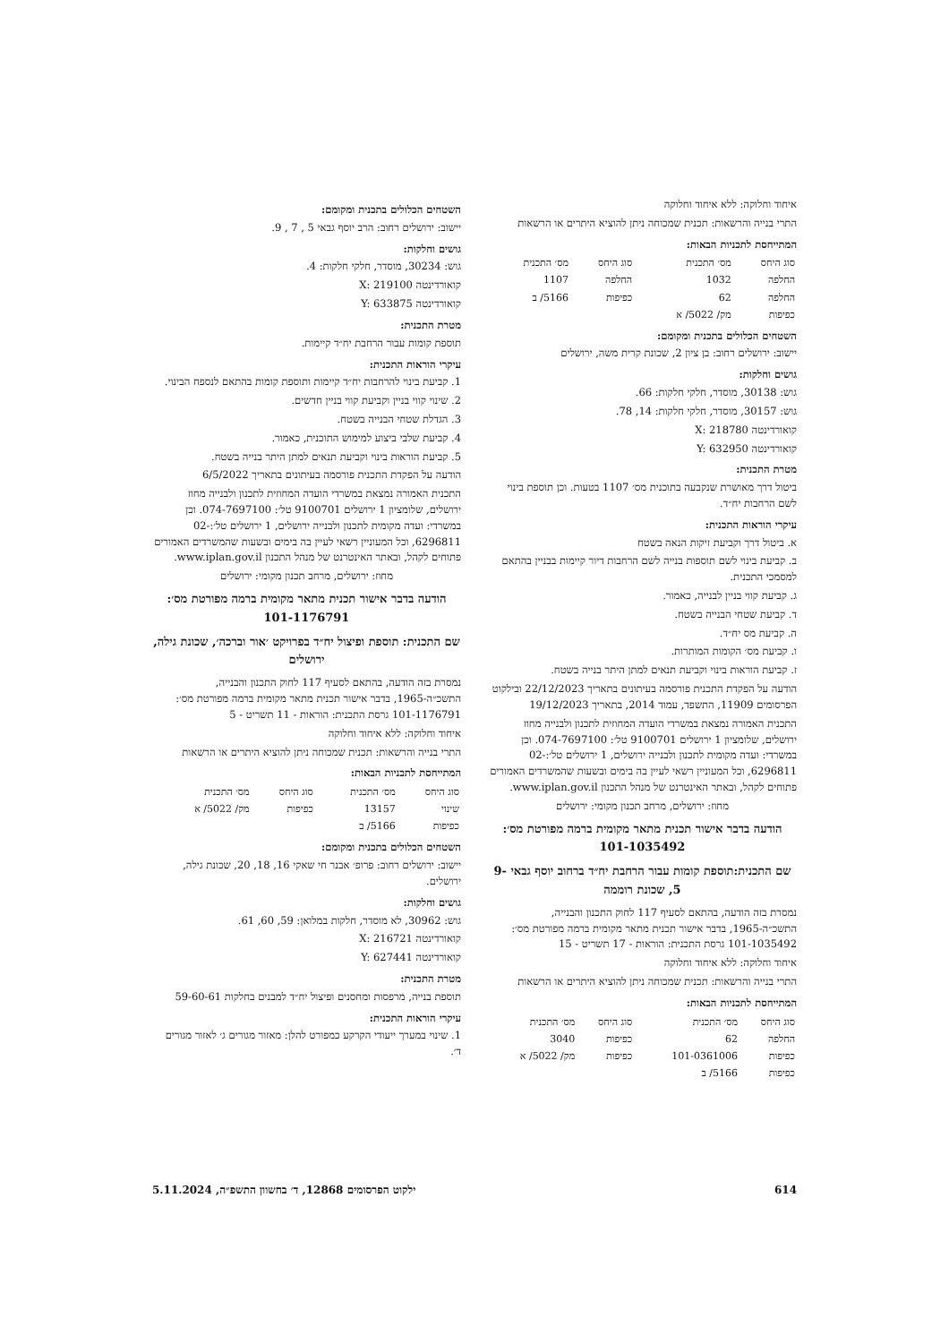איחוד וחלוקה: ללא איחוד וחלוקה
התרי בנייה והרשאות: תכנית שמכוחה ניתן להוציא היתרים או הרשאות
המתייחסת לתכניות הבאות:
| סוג היחס | מס׳ התכנית | סוג היחס | מס׳ התכנית |
| --- | --- | --- | --- |
| החלפה | 1032 | החלפה | 1107 |
| החלפה | 62 | כפיפות | 5166/ ב |
| כפיפות | מק/ 5022/ א | | |
השטחים הכלולים בתכנית ומקומם:
יישוב: ירושלים רחוב: בן ציון 2, שכונת קרית משה, ירושלים
גושים וחלקות:
גוש: 30138, מוסדר, חלקי חלקות: 66.
גוש: 30157, מוסדר, חלקי חלקות: 14, 78.
קואורדינטה X: 218780
קואורדינטה Y: 632950
מטרת התכנית:
ביטול דרך מאושרת שנקבעה בתוכנית מס׳ 1107 בטעות. וכן תוספת בינוי לשם הרחבות יח״ד.
עיקרי הוראות התכנית:
א. ביטול דרך וקביעת זיקות הנאה בשטח
ב. קביעת בינוי לשם תוספות בנייה לשם הרחבות דיור קיימות בבניין בהתאם למסמכי התכנית.
ג. קביעת קווי בניין לבנייה, כאמור.
ד. קביעת שטחי הבנייה בשטח.
ה. קביעת מס יח״ד.
ו. קביעת מס׳ הקומות המותרות.
ז. קביעת הוראות בינוי וקביעת תנאים למתן היתר בנייה בשטח.
הודעה על הפקדת התכנית פורסמה בעיתונים בתאריך 22/12/2023 ובילקוט הפרסומים 11909, התשפד, עמוד 2014, בתאריך 19/12/2023
התכנית האמורה נמצאת במשרדי הועדה המחוזית לתכנון ולבנייה מחוז ירושלים, שלומציון 1 ירושלים 9100701 טל׳: 074-7697100. וכן במשרדי: ועדה מקומית לתכנון ולבנייה ירושלים, 1 ירושלים טל׳:02-6296811, וכל המעוניין רשאי לעיין בה בימים ובשעות שהמשרדים האמורים פתוחים לקהל, ובאתר האינטרנט של מנהל התכנון www.iplan.gov.il.
מחוז: ירושלים, מרחב תכנון מקומי: ירושלים
הודעה בדבר אישור תכנית מתאר מקומית ברמה מפורטת מס׳: 101-1035492
שם התכנית:תוספת קומות עבור הרחבת יח״ד ברחוב יוסף גבאי 9-5, שכונת רוממה
נמסרת בזה הודעה, בהתאם לסעיף 117 לחוק התכנון והבנייה, התשכ״ה-1965, בדבר אישור תכנית מתאר מקומית ברמה מפורטת מס׳: 101-1035492 גרסת התכנית: הוראות - 17 תשריט - 15
איחוד וחלוקה: ללא איחוד וחלוקה
התרי בנייה והרשאות: תכנית שמכוחה ניתן להוציא היתרים או הרשאות
המתייחסת לתכניות הבאות:
| סוג היחס | מס׳ התכנית | סוג היחס | מס׳ התכנית |
| --- | --- | --- | --- |
| החלפה | 62 | כפיפות | 3040 |
| כפיפות | 101-0361006 | כפיפות | מק/ 5022/ א |
| כפיפות | 5166/ ב | | |
השטחים הכלולים בתכנית ומקומם:
יישוב: ירושלים רחוב: הרב יוסף גבאי 5 , 7 , 9.
גושים וחלקות:
גוש: 30234, מוסדר, חלקי חלקות: 4.
קואורדינטה X: 219100
קואורדינטה Y: 633875
מטרת התכנית:
תוספת קומות עבור הרחבת יח״ד קיימות.
עיקרי הוראות התכנית:
1. קביעת בינוי להרחבות יח״ד קיימות ותוספת קומות בהתאם לנספח הבינוי.
2. שינוי קווי בניין וקביעת קווי בניין חדשים.
3. הגדלת שטחי הבנייה בשטח.
4. קביעת שלבי ביצוע למימוש התוכנית, כאמור.
5. קביעת הוראות בינוי וקביעת תנאים למתן היתר בנייה בשטח.
הודעה על הפקדת התכנית פורסמה בעיתונים בתאריך 6/5/2022
התכנית האמורה נמצאת במשרדי הועדה המחוזית לתכנון ולבנייה מחוז ירושלים, שלומציון 1 ירושלים 9100701 טל׳: 074-7697100. וכן במשרדי: ועדה מקומית לתכנון ולבנייה ירושלים, 1 ירושלים טל׳:02-6296811, וכל המעוניין רשאי לעיין בה בימים ובשעות שהמשרדים האמורים פתוחים לקהל, ובאתר האינטרנט של מנהל התכנון www.iplan.gov.il.
מחוז: ירושלים, מרחב תכנון מקומי: ירושלים
הודעה בדבר אישור תכנית מתאר מקומית ברמה מפורטת מס׳: 101-1176791
שם התכנית: תוספת ופיצול יח״ד בפרויקט ׳אור וברכה׳, שכונת גילה, ירושלים
נמסרת בזה הודעה, בהתאם לסעיף 117 לחוק התכנון והבנייה, התשכ״ה-1965, בדבר אישור תכנית מתאר מקומית ברמה מפורטת מס׳: 101-1176791 גרסת התכנית: הוראות - 11 תשריט - 5
איחוד וחלוקה: ללא איחוד וחלוקה
התרי בנייה והרשאות: תכנית שמכוחה ניתן להוציא היתרים או הרשאות
המתייחסת לתכניות הבאות:
| סוג היחס | מס׳ התכנית | סוג היחס | מס׳ התכנית |
| --- | --- | --- | --- |
| שינוי | 13157 | כפיפות | מק/ 5022/ א |
| כפיפות | 5166/ ב | | |
השטחים הכלולים בתכנית ומקומם:
יישוב: ירושלים רחוב: פרופ׳ אבנר חי שאקי 16, 18, 20, שכונת גילה, ירושלים.
גושים וחלקות:
גוש: 30962, לא מוסדר, חלקות במלואן: 59, 60, 61.
קואורדינטה X: 216721
קואורדינטה Y: 627441
מטרת התכנית:
תוספת בנייה, מרפסות ומחסנים ופיצול יח״ד למבנים בחלקות 59-60-61
עיקרי הוראות התכנית:
1. שינוי במערך ייעודי הקרקע כמפורט להלן: מאזור מגורים ג׳ לאזור מגורים ד׳.
614 ילקוט הפרסומים 12868, ד׳ בחשוון התשפ״ה, 5.11.2024